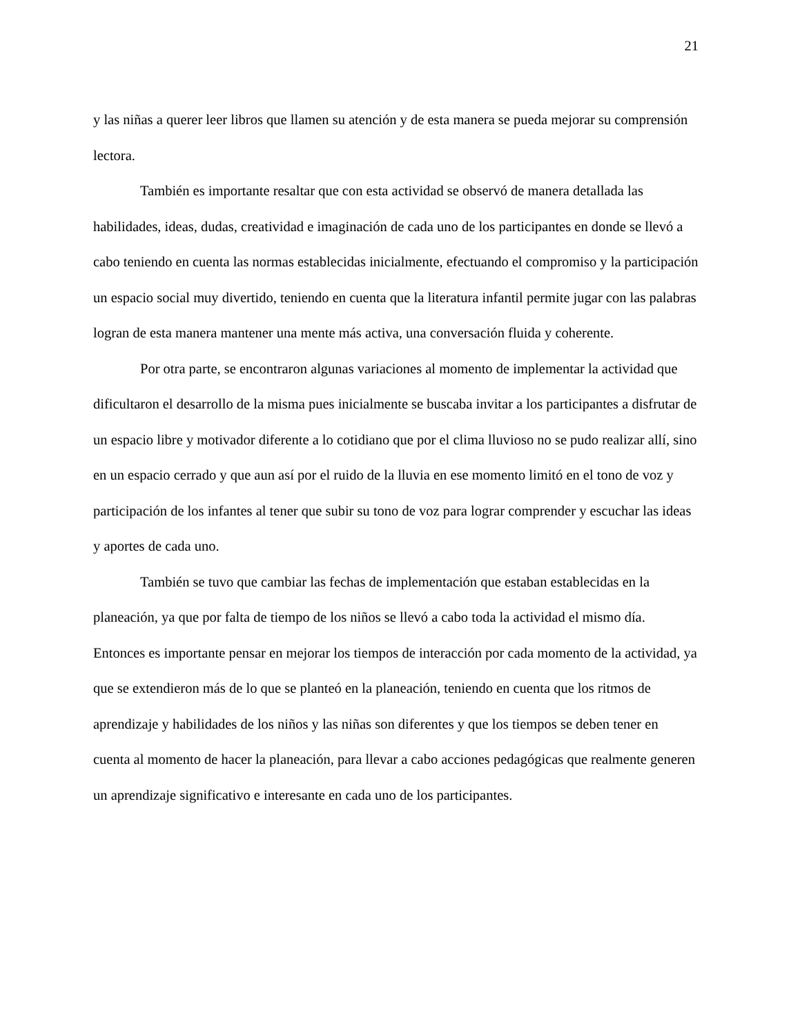21
y las niñas a querer leer libros que llamen su atención y de esta manera se pueda mejorar su comprensión lectora.
También es importante resaltar que con esta actividad se observó de manera detallada las habilidades, ideas, dudas, creatividad e imaginación de cada uno de los participantes en donde se llevó a cabo teniendo en cuenta las normas establecidas inicialmente, efectuando el compromiso y la participación un espacio social muy divertido, teniendo en cuenta que la literatura infantil permite jugar con las palabras logran de esta manera mantener una mente más activa, una conversación fluida y coherente.
Por otra parte, se encontraron algunas variaciones al momento de implementar la actividad que dificultaron el desarrollo de la misma pues inicialmente se buscaba invitar a los participantes a disfrutar de un espacio libre y motivador diferente a lo cotidiano que por el clima lluvioso no se pudo realizar allí, sino en un espacio cerrado y que aun así por el ruido de la lluvia en ese momento limitó en el tono de voz y participación de los infantes al tener que subir su tono de voz para lograr comprender y escuchar las ideas y aportes de cada uno.
También se tuvo que cambiar las fechas de implementación que estaban establecidas en la planeación, ya que por falta de tiempo de los niños se llevó a cabo toda la actividad el mismo día. Entonces es importante pensar en mejorar los tiempos de interacción por cada momento de la actividad, ya que se extendieron más de lo que se planteó en la planeación, teniendo en cuenta que los ritmos de aprendizaje y habilidades de los niños y las niñas son diferentes y que los tiempos se deben tener en cuenta al momento de hacer la planeación, para llevar a cabo acciones pedagógicas que realmente generen un aprendizaje significativo e interesante en cada uno de los participantes.